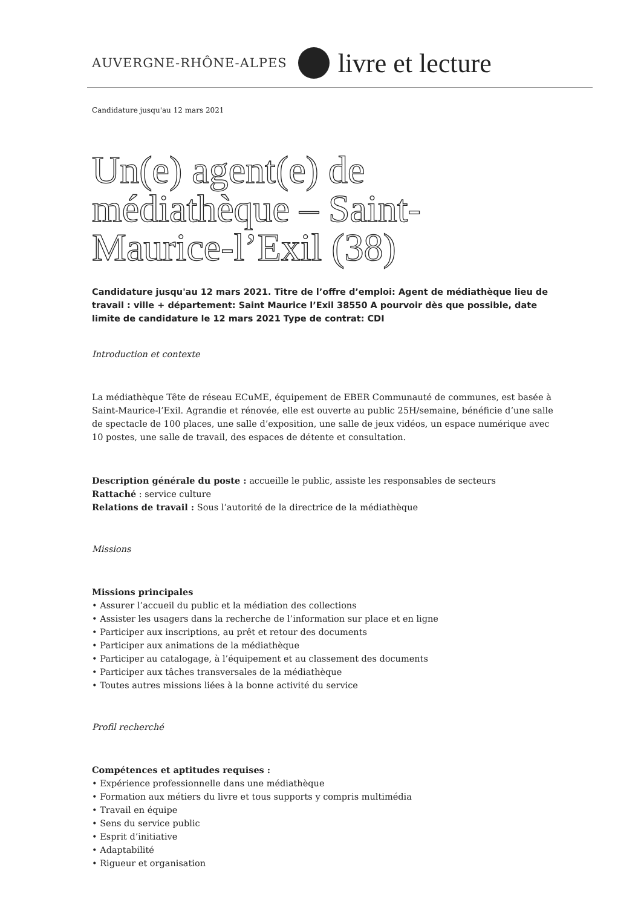AUVERGNE-RHÔNE-ALPES livre et lecture
Candidature jusqu'au 12 mars 2021
Un(e) agent(e) de médiathèque – Saint-Maurice-l’Exil (38)
Candidature jusqu'au 12 mars 2021. Titre de l’offre d’emploi: Agent de médiathèque lieu de travail : ville + département: Saint Maurice l’Exil 38550 A pourvoir dès que possible, date limite de candidature le 12 mars 2021 Type de contrat: CDI
Introduction et contexte
La médiathèque Tête de réseau ECuME, équipement de EBER Communauté de communes, est basée à Saint-Maurice-l’Exil. Agrandie et rénovée, elle est ouverte au public 25H/semaine, bénéficie d’une salle de spectacle de 100 places, une salle d’exposition, une salle de jeux vidéos, un espace numérique avec 10 postes, une salle de travail, des espaces de détente et consultation.
Description générale du poste : accueille le public, assiste les responsables de secteurs
Rattaché : service culture
Relations de travail : Sous l’autorité de la directrice de la médiathèque
Missions
Missions principales
• Assurer l’accueil du public et la médiation des collections
• Assister les usagers dans la recherche de l’information sur place et en ligne
• Participer aux inscriptions, au prêt et retour des documents
• Participer aux animations de la médiathèque
• Participer au catalogage, à l’équipement et au classement des documents
• Participer aux tâches transversales de la médiathèque
• Toutes autres missions liées à la bonne activité du service
Profil recherché
Compétences et aptitudes requises :
• Expérience professionnelle dans une médiathèque
• Formation aux métiers du livre et tous supports y compris multimédia
• Travail en équipe
• Sens du service public
• Esprit d’initiative
• Adaptabilité
• Rigueur et organisation